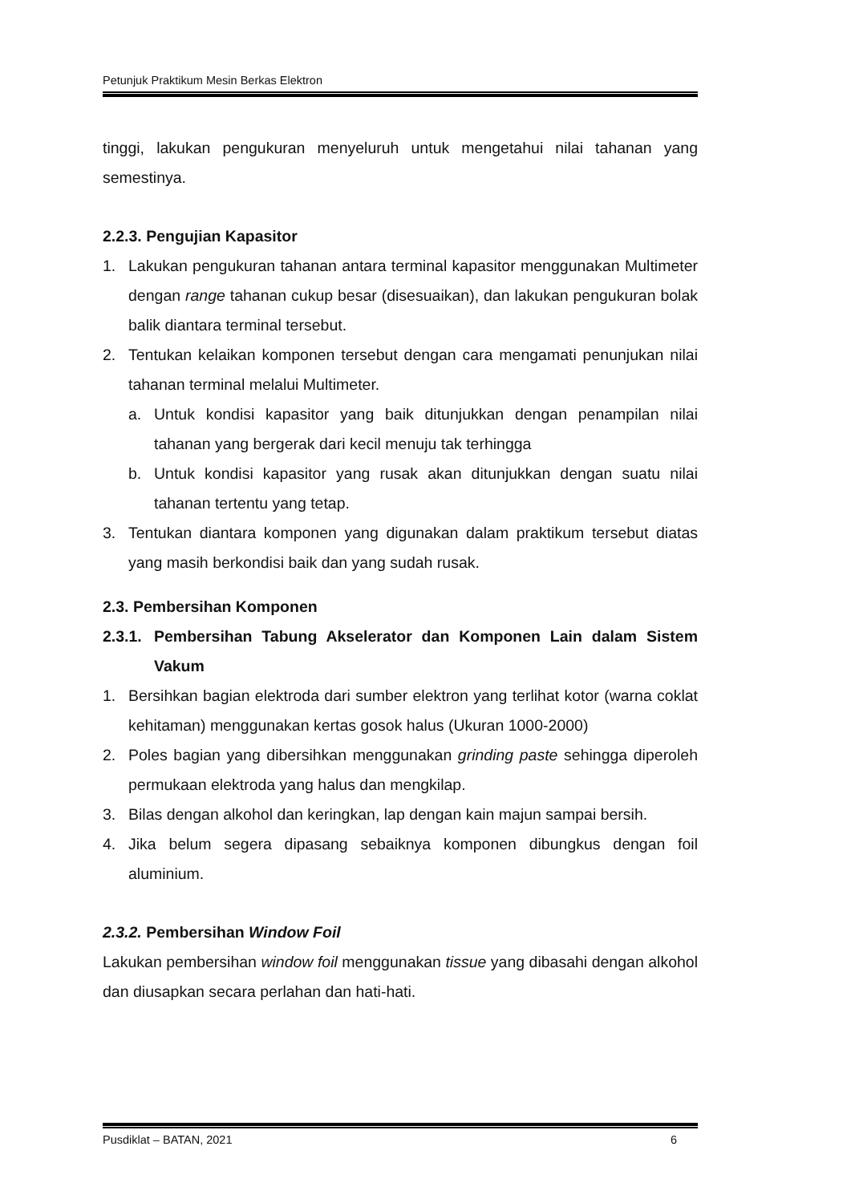Petunjuk Praktikum Mesin Berkas Elektron
tinggi, lakukan pengukuran menyeluruh untuk mengetahui nilai tahanan yang semestinya.
2.2.3. Pengujian Kapasitor
1. Lakukan pengukuran tahanan antara terminal kapasitor menggunakan Multimeter dengan range tahanan cukup besar (disesuaikan), dan lakukan pengukuran bolak balik diantara terminal tersebut.
2. Tentukan kelaikan komponen tersebut dengan cara mengamati penunjukan nilai tahanan terminal melalui Multimeter.
a. Untuk kondisi kapasitor yang baik ditunjukkan dengan penampilan nilai tahanan yang bergerak dari kecil menuju tak terhingga
b. Untuk kondisi kapasitor yang rusak akan ditunjukkan dengan suatu nilai tahanan tertentu yang tetap.
3. Tentukan diantara komponen yang digunakan dalam praktikum tersebut diatas yang masih berkondisi baik dan yang sudah rusak.
2.3. Pembersihan Komponen
2.3.1.
Pembersihan Tabung Akselerator dan Komponen Lain dalam Sistem Vakum
1. Bersihkan bagian elektroda dari sumber elektron yang terlihat kotor (warna coklat kehitaman) menggunakan kertas gosok halus (Ukuran 1000-2000)
2. Poles bagian yang dibersihkan menggunakan grinding paste sehingga diperoleh permukaan elektroda yang halus dan mengkilap.
3. Bilas dengan alkohol dan keringkan, lap dengan kain majun sampai bersih.
4. Jika belum segera dipasang sebaiknya komponen dibungkus dengan foil aluminium.
2.3.2. Pembersihan Window Foil
Lakukan pembersihan window foil menggunakan tissue yang dibasahi dengan alkohol dan diusapkan secara perlahan dan hati-hati.
Pusdiklat – BATAN, 2021 6